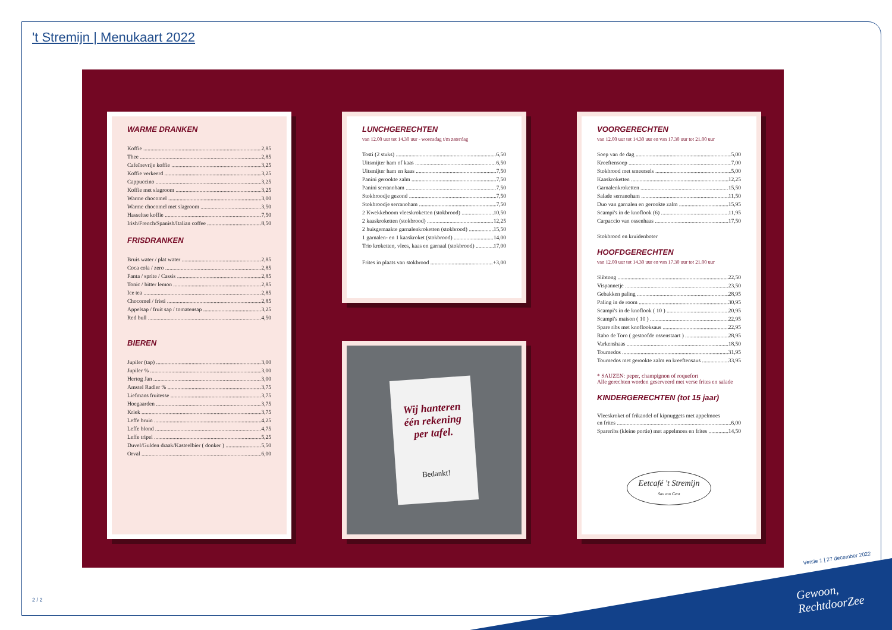't Stremijn | Menukaart 2022
WARME DRANKEN
Koffie 2,85
Thee 2,85
Cafeïnevrije koffie 3,25
Koffie verkeerd 3,25
Cappuccino 3,25
Koffie met slagroom 3,25
Warme chocomel 3,00
Warme chocomel met slagroom 3,50
Hasseltse koffie 7,50
Irish/French/Spanish/Italian coffee 8,50
FRISDRANKEN
Bruis water / plat water 2,85
Coca cola / zero 2,85
Fanta / sprite / Cassis 2,85
Tonic / bitter lemon 2,85
Ice tea 2,85
Chocomel / fristi 2,85
Appelsap / fruit sap / tomatensap 3,25
Red bull 4,50
BIEREN
Jupiler (tap) 3,00
Jupiler % 3,00
Hertog Jan 3,00
Amstel Radler % 3,75
Liefmans fruitesse 3,75
Hoegaarden 3,75
Kriek 3,75
Leffe bruin 4,25
Leffe blond 4,75
Leffe tripel 5,25
Duvel/Gulden draak/Kasteelbier ( donker ) 5,50
Orval 6,00
LUNCHGERECHTEN
van 12.00 uur tot 14.30 uur - woensdag t/m zaterdag
Tosti (2 stuks) 6,50
Uitsmijter ham of kaas 6,50
Uitsmijter ham en kaas 7,50
Panini gerookte zalm 7,50
Panini serranoham 7,50
Stokbroodje gezond 7,50
Stokbroodje serranoham 7,50
2 Kwekkeboom vleeskroketten (stokbrood) 10,50
2 kaaskroketten (stokbrood) 12,25
2 huisgemaakte garnalenkroketten (stokbrood) 15,50
1 garnalen- en 1 kaaskroket (stokbrood) 14,00
Trio kroketten, vlees, kaas en garnaal (stokbrood) 17,00
Frites in plaats van stokbrood +3,00
Wij hanteren één rekening per tafel.
Bedankt!
VOORGERECHTEN
van 12.00 uur tot 14.30 uur en van 17.30 uur tot 21.00 uur
Soep van de dag 5,00
Kreeftensoep 7,00
Stokbrood met smeersels 5,00
Kaaskroketten 12,25
Garnalenkroketten 15,50
Salade serranoham 11,50
Duo van garnalen en gerookte zalm 15,95
Scampi's in de knoflook (6) 11,95
Carpaccio van ossenhaas 17,50
Stokbrood en kruidenboter
HOOFDGERECHTEN
van 12.00 uur tot 14.30 uur en van 17.30 uur tot 21.00 uur
Slibtong 22,50
Vispannetje 23,50
Gebakken paling 28,95
Paling in de room 30,95
Scampi's in de knoflook ( 10 ) 20,95
Scampi's maison ( 10 ) 22,95
Spare ribs met knoflooksaus 22,95
Rabo de Toro ( gestoofde ossenstaart ) 28,95
Varkenshaas 18,50
Tournedos 31,95
Tournedos met gerookte zalm en kreeftensaus 33,95
* SAUZEN: peper, champignon of roquefort
Alle gerechten worden geserveerd met verse frites en salade
KINDERGERECHTEN (tot 15 jaar)
Vleeskroket of frikandel of kipnuggets met appelmoes
en frites 6,00
Spareribs (kleine portie) met appelmoes en frites 14,50
Eetcafé 't Stremijn
Sas van Gent
2 / 2
Versie 1 | 27 december 2022
Gewoon, RechtdoorZee